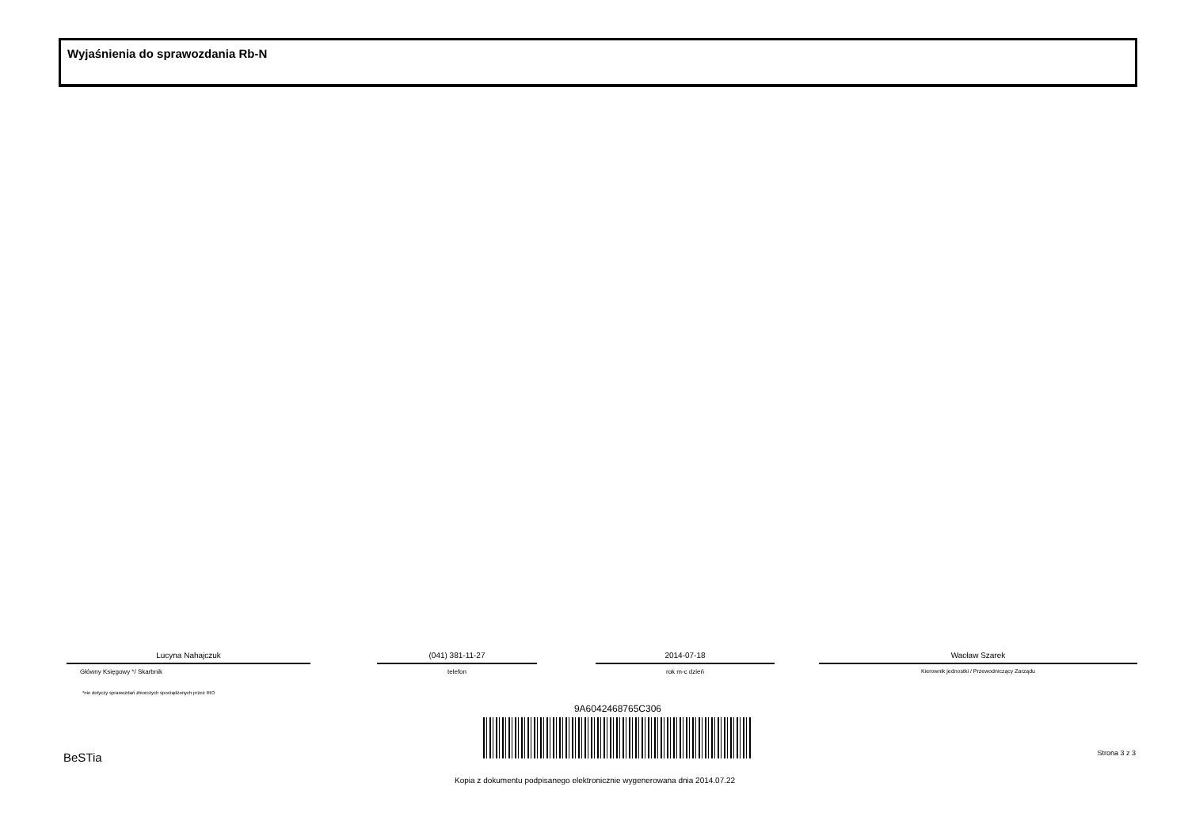Wyjaśnienia do sprawozdania Rb-N
Lucyna Nahajczuk
Główny Księgowy */ Skarbnik
(041) 381-11-27
telefon
2014-07-18
rok m-c dzień
Wacław Szarek
Kierownik jednostki / Przewodniczący Zarządu
*nie dotyczy sprawozdań zbiorczych sporządzonych przez RIO
9A6042468765C306
BeSTia Strona 3 z 3
Kopia z dokumentu podpisanego elektronicznie wygenerowana dnia 2014.07.22